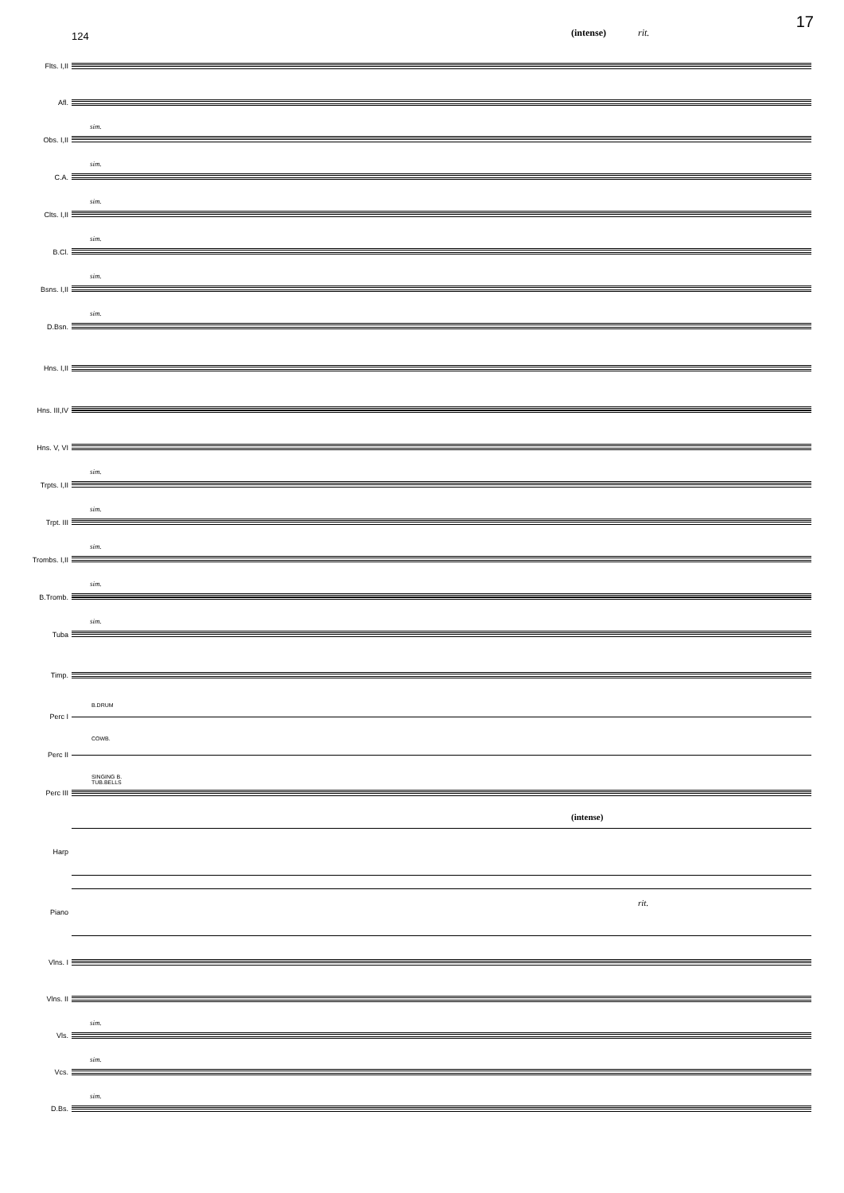124 (intense) rit.
17
Flts. I,II
Afl.
sim. Obs. I,II
sim. C.A.
sim. Clts. I,II
sim. B.Cl.
sim. Bsns. I,II
sim. D.Bsn.
Hns. I,II
Hns. III,IV
Hns. V, VI
sim. Trpts. I,II
sim. Trpt. III
sim. Trombs. I,II
sim. B.Tromb.
sim. Tuba
Timp.
B.DRUM Perc I
COWB. Perc II
SINGING B.
TUB.BELLS
Perc III
(intense)
Harp
Piano
rit.
Vlns. I
Vlns. II
sim. Vls.
sim. Vcs.
sim. D.Bs.